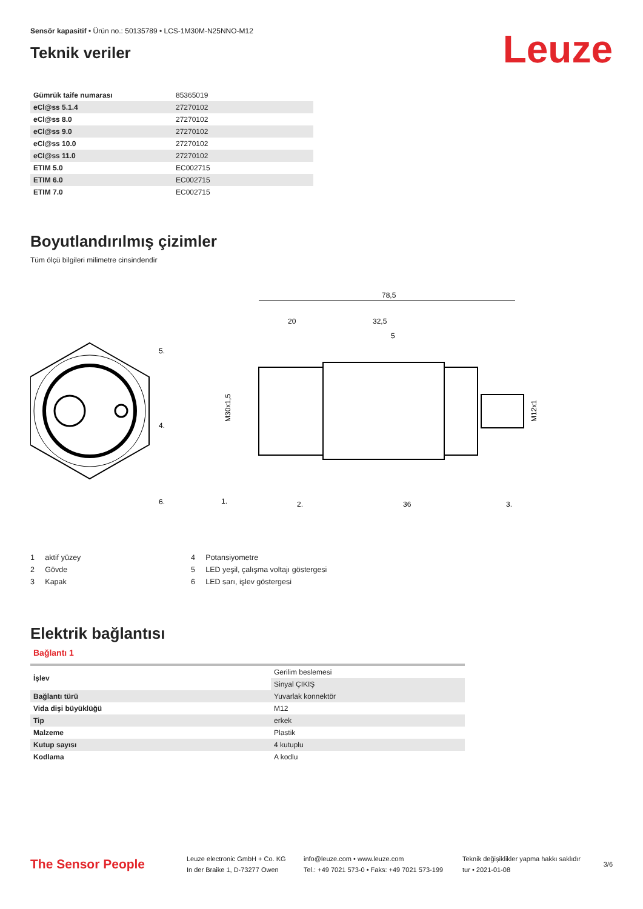Sensör kapasitif • Ürün no.: 50135789 • LCS-1M30M-N25NNO-M12
Teknik veriler
Leuze
| Gümrük taife numarası | 85365019 |
| eCl@ss 5.1.4 | 27270102 |
| eCl@ss 8.0 | 27270102 |
| eCl@ss 9.0 | 27270102 |
| eCl@ss 10.0 | 27270102 |
| eCl@ss 11.0 | 27270102 |
| ETIM 5.0 | EC002715 |
| ETIM 6.0 | EC002715 |
| ETIM 7.0 | EC002715 |
Boyutlandırılmış çizimler
Tüm ölçü bilgileri milimetre cinsindendir
5.
4.
6.
78,5
20
32,5
5
1.
2.
36
3.
M30x1,5
M12x1
1 aktif yüzey
2 Gövde
3 Kapak
4 Potansiyometre
5 LED yeşil, çalışma voltajı göstergesi
6 LED sarı, işlev göstergesi
Elektrik bağlantısı
Bağlantı 1
| İşlev | Gerilim beslemesi |
| | Sinyal ÇIKIŞ |
| Bağlantı türü | Yuvarlak konnektör |
| Vida dişi büyüklüğü | M12 |
| Tip | erkek |
| Malzeme | Plastik |
| Kutup sayısı | 4 kutuplu |
| Kodlama | A kodlu |
The Sensor People
Leuze electronic GmbH + Co. KG
In der Braike 1, D-73277 Owen
info@leuze.com • www.leuze.com
Tel.: +49 7021 573-0 • Faks: +49 7021 573-199
Teknik değişiklikler yapma hakkı saklıdır
tur • 2021-01-08
3/6